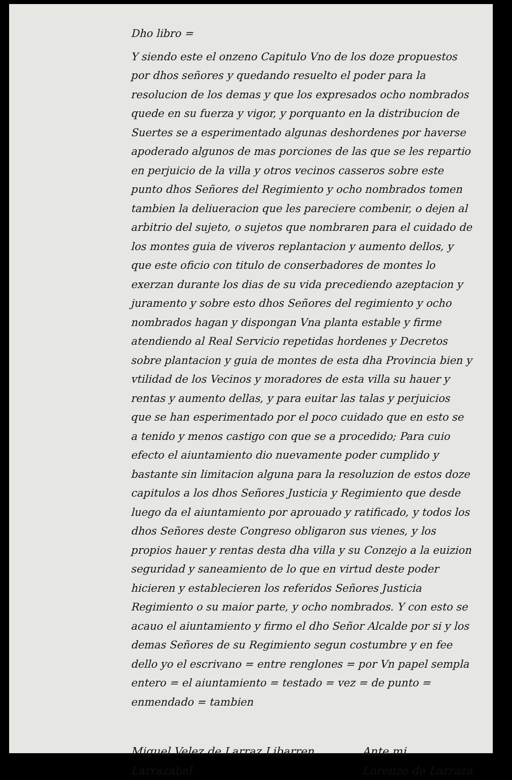Dho libro =
Y siendo este el onzeno Capitulo Vno de los doze propuestos por dhos señores y quedando resuelto el poder para la resolucion de los demas y que los expresados ocho nombrados quede en su fuerza y vigor, y porquanto en la distribucion de Suertes se a esperimentado algunas deshordenes por haverse apoderado algunos de mas porciones de las que se les repartio en perjuicio de la villa y otros vecinos casseros sobre este punto dhos Señores del Regimiento y ocho nombrados tomen tambien la deliueracion que les pareciere combenir, o dejen al arbitrio del sujeto, o sujetos que nombraren para el cuidado de los montes guia de viveros replantacion y aumento dellos, y que este oficio con titulo de conserbadores de montes lo exerzan durante los dias de su vida precediendo azeptacion y juramento y sobre esto dhos Señores del regimiento y ocho nombrados hagan y dispongan Vna planta estable y firme atendiendo al Real Servicio repetidas hordenes y Decretos sobre plantacion y guia de montes de esta dha Provincia bien y vtilidad de los Vecinos y moradores de esta villa su hauer y rentas y aumento dellas, y para euitar las talas y perjuicios que se han esperimentado por el poco cuidado que en esto se a tenido y menos castigo con que se a procedido; Para cuio efecto el aiuntamiento dio nuevamente poder cumplido y bastante sin limitacion alguna para la resoluzion de estos doze capitulos a los dhos Señores Justicia y Regimiento que desde luego da el aiuntamiento por aprouado y ratificado, y todos los dhos Señores deste Congreso obligaron sus vienes, y los propios hauer y rentas desta dha villa y su Conzejo a la euizion seguridad y saneamiento de lo que en virtud deste poder hicieren y establecieren los referidos Señores Justicia Regimiento o su maior parte, y ocho nombrados. Y con esto se acauo el aiuntamiento y firmo el dho Señor Alcalde por si y los demas Señores de su Regimiento segun costumbre y en fee dello yo el escrivano = entre renglones = por Vn papel sempla entero = el aiuntamiento = testado = vez = de punto = enmendado = tambien
Miguel Velez de Larraz Libarren
Larrazabal
Ante mi
Lorenzo de Larraza